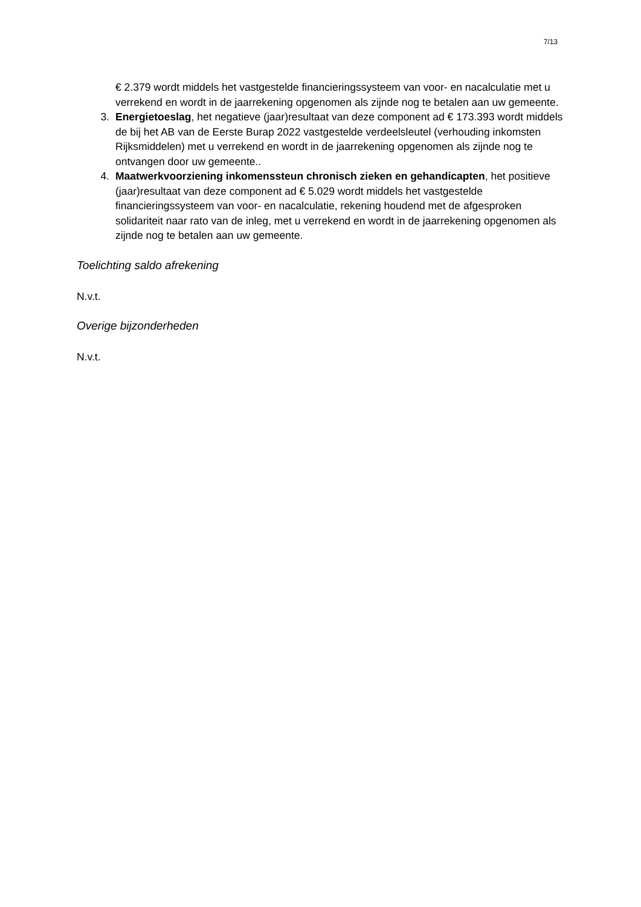7/13
€ 2.379 wordt middels het vastgestelde financieringssysteem van voor- en nacalculatie met u verrekend en wordt in de jaarrekening opgenomen als zijnde nog te betalen aan uw gemeente.
3. Energietoeslag, het negatieve (jaar)resultaat van deze component ad € 173.393 wordt middels de bij het AB van de Eerste Burap 2022 vastgestelde verdeelsleutel (verhouding inkomsten Rijksmiddelen) met u verrekend en wordt in de jaarrekening opgenomen als zijnde nog te ontvangen door uw gemeente..
4. Maatwerkvoorziening inkomenssteun chronisch zieken en gehandicapten, het positieve (jaar)resultaat van deze component ad € 5.029 wordt middels het vastgestelde financieringssysteem van voor- en nacalculatie, rekening houdend met de afgesproken solidariteit naar rato van de inleg, met u verrekend en wordt in de jaarrekening opgenomen als zijnde nog te betalen aan uw gemeente.
Toelichting saldo afrekening
N.v.t.
Overige bijzonderheden
N.v.t.